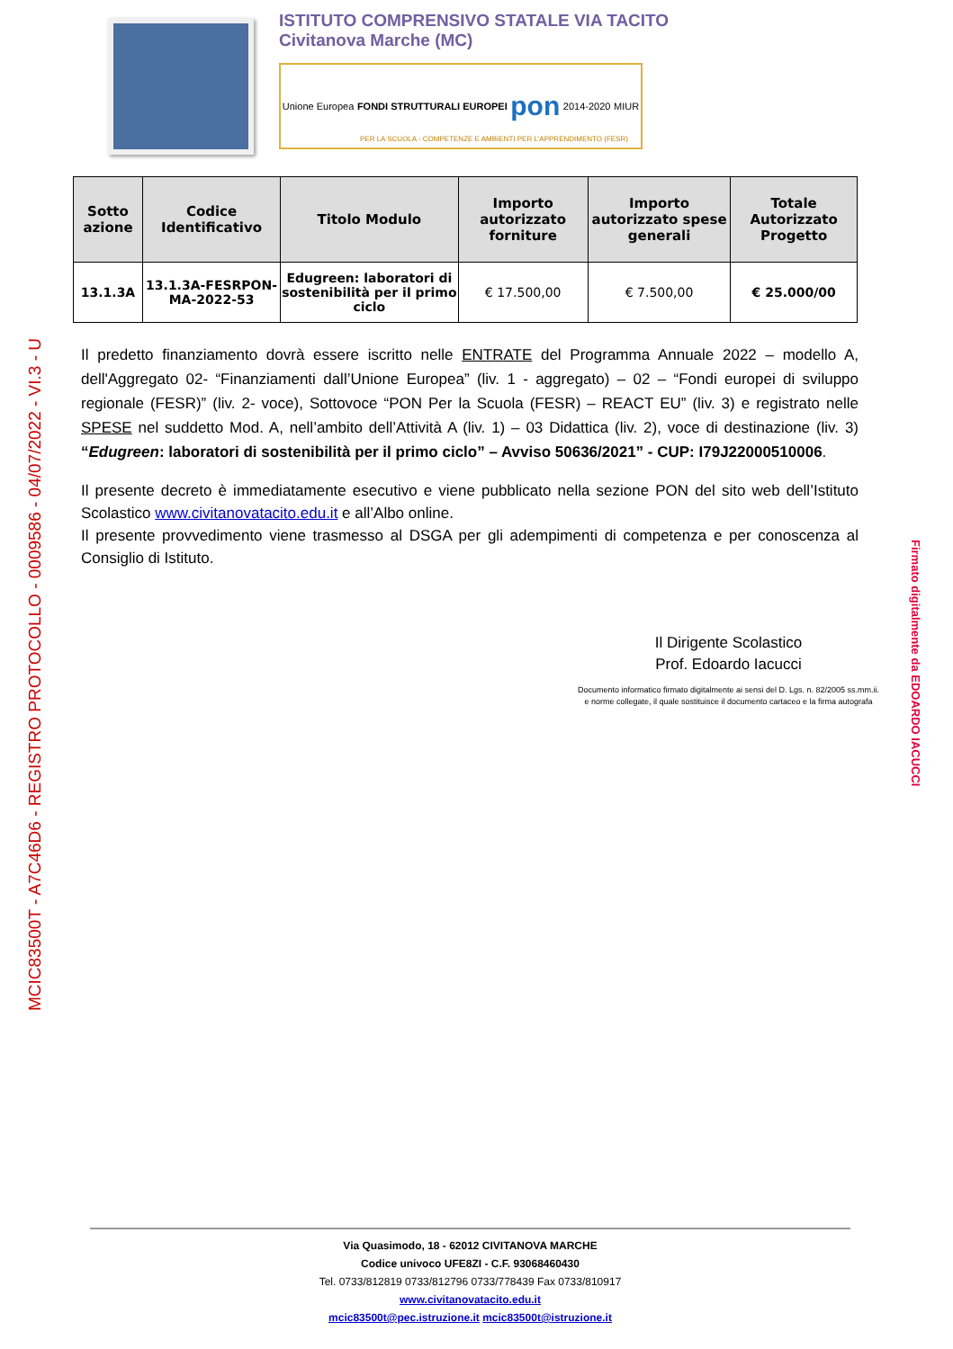MCIC83500T - A7C46D6 - REGISTRO PROTOCOLLO - 0009586 - 04/07/2022 - VI.3 - U
ISTITUTO COMPRENSIVO STATALE VIA TACITO
Civitanova Marche (MC)
Unione Europea FONDI STRUTTURALI EUROPEI pon 2014-2020 MIUR
PER LA SCUOLA - COMPETENZE E AMBIENTI PER L'APPRENDIMENTO (FESR)
| Sotto azione | Codice Identificativo | Titolo Modulo | Importo autorizzato forniture | Importo autorizzato spese generali | Totale Autorizzato Progetto |
| --- | --- | --- | --- | --- | --- |
| 13.1.3A | 13.1.3A-FESRPON-MA-2022-53 | Edugreen: laboratori di sostenibilità per il primo ciclo | € 17.500,00 | € 7.500,00 | € 25.000/00 |
Firmato digitalmente da EDOARDO IACUCCI
Il predetto finanziamento dovrà essere iscritto nelle ENTRATE del Programma Annuale 2022 – modello A, dell'Aggregato 02- “Finanziamenti dall’Unione Europea” (liv. 1 - aggregato) – 02 – “Fondi europei di sviluppo regionale (FESR)” (liv. 2- voce), Sottovoce “PON Per la Scuola (FESR) – REACT EU” (liv. 3) e registrato nelle SPESE nel suddetto Mod. A, nell’ambito dell’Attività A (liv. 1) – 03 Didattica (liv. 2), voce di destinazione (liv. 3) “Edugreen: laboratori di sostenibilità per il primo ciclo” – Avviso 50636/2021” - CUP: I79J22000510006.
Il presente decreto è immediatamente esecutivo e viene pubblicato nella sezione PON del sito web dell’Istituto Scolastico www.civitanovatacito.edu.it e all’Albo online.
Il presente provvedimento viene trasmesso al DSGA per gli adempimenti di competenza e per conoscenza al Consiglio di Istituto.
Il Dirigente Scolastico
Prof. Edoardo Iacucci
Documento informatico firmato digitalmente ai sensi del D. Lgs. n. 82/2005 ss.mm.ii.
e norme collegate, il quale sostituisce il documento cartaceo e la firma autografa
Via Quasimodo, 18 - 62012 CIVITANOVA MARCHE
Codice univoco UFE8ZI - C.F. 93068460430
Tel. 0733/812819 0733/812796 0733/778439 Fax 0733/810917
www.civitanovatacito.edu.it
mcic83500t@pec.istruzione.it mcic83500t@istruzione.it